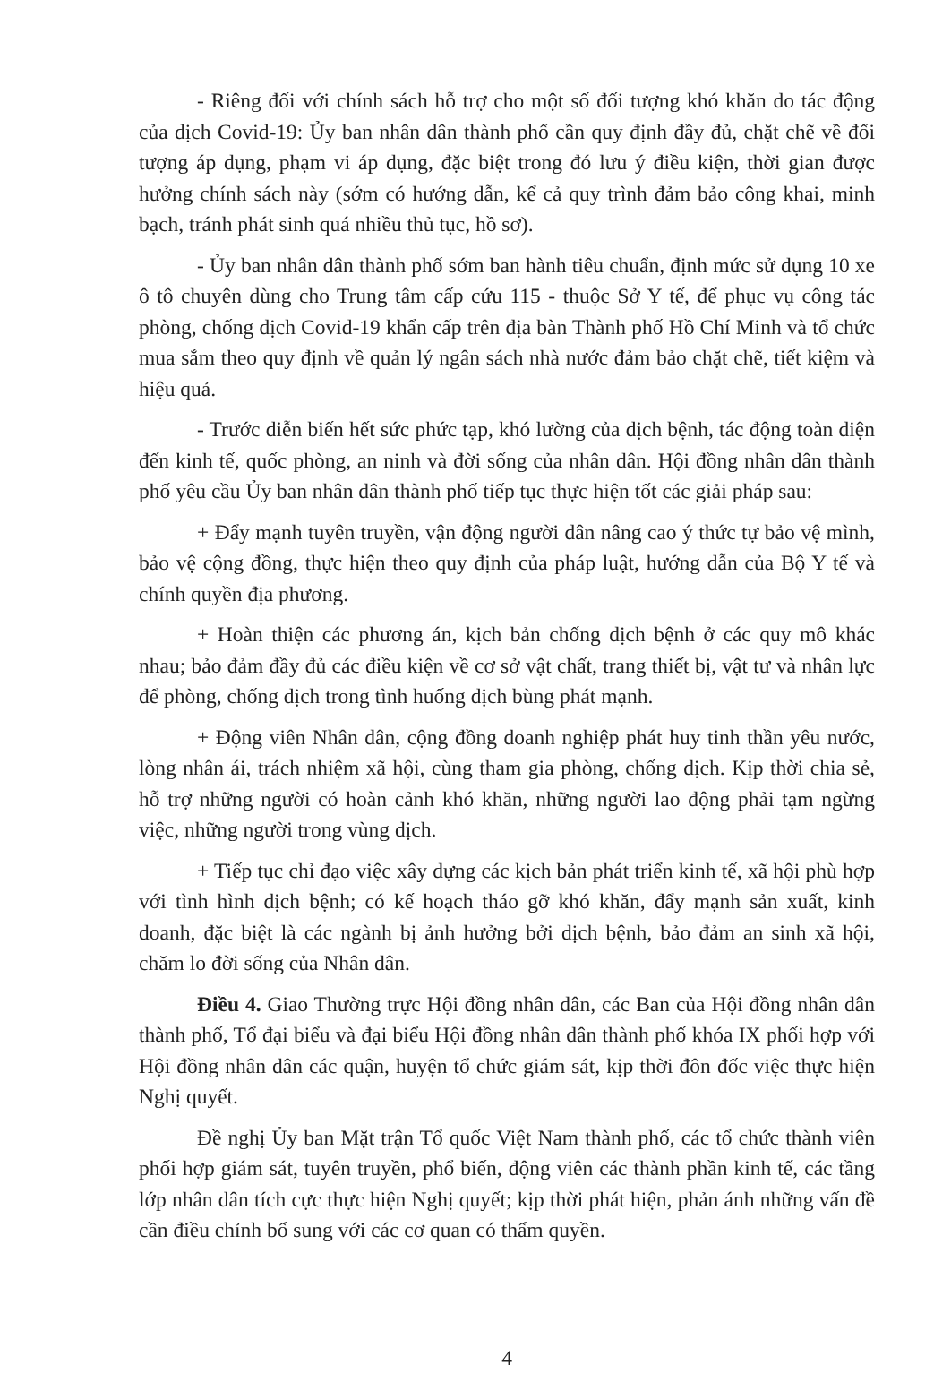- Riêng đối với chính sách hỗ trợ cho một số đối tượng khó khăn do tác động của dịch Covid-19: Ủy ban nhân dân thành phố cần quy định đầy đủ, chặt chẽ về đối tượng áp dụng, phạm vi áp dụng, đặc biệt trong đó lưu ý điều kiện, thời gian được hưởng chính sách này (sớm có hướng dẫn, kể cả quy trình đảm bảo công khai, minh bạch, tránh phát sinh quá nhiều thủ tục, hồ sơ).
- Ủy ban nhân dân thành phố sớm ban hành tiêu chuẩn, định mức sử dụng 10 xe ô tô chuyên dùng cho Trung tâm cấp cứu 115 - thuộc Sở Y tế, để phục vụ công tác phòng, chống dịch Covid-19 khẩn cấp trên địa bàn Thành phố Hồ Chí Minh và tổ chức mua sắm theo quy định về quản lý ngân sách nhà nước đảm bảo chặt chẽ, tiết kiệm và hiệu quả.
- Trước diễn biến hết sức phức tạp, khó lường của dịch bệnh, tác động toàn diện đến kinh tế, quốc phòng, an ninh và đời sống của nhân dân. Hội đồng nhân dân thành phố yêu cầu Ủy ban nhân dân thành phố tiếp tục thực hiện tốt các giải pháp sau:
+ Đẩy mạnh tuyên truyền, vận động người dân nâng cao ý thức tự bảo vệ mình, bảo vệ cộng đồng, thực hiện theo quy định của pháp luật, hướng dẫn của Bộ Y tế và chính quyền địa phương.
+ Hoàn thiện các phương án, kịch bản chống dịch bệnh ở các quy mô khác nhau; bảo đảm đầy đủ các điều kiện về cơ sở vật chất, trang thiết bị, vật tư và nhân lực để phòng, chống dịch trong tình huống dịch bùng phát mạnh.
+ Động viên Nhân dân, cộng đồng doanh nghiệp phát huy tinh thần yêu nước, lòng nhân ái, trách nhiệm xã hội, cùng tham gia phòng, chống dịch. Kịp thời chia sẻ, hỗ trợ những người có hoàn cảnh khó khăn, những người lao động phải tạm ngừng việc, những người trong vùng dịch.
+ Tiếp tục chỉ đạo việc xây dựng các kịch bản phát triển kinh tế, xã hội phù hợp với tình hình dịch bệnh; có kế hoạch tháo gỡ khó khăn, đẩy mạnh sản xuất, kinh doanh, đặc biệt là các ngành bị ảnh hưởng bởi dịch bệnh, bảo đảm an sinh xã hội, chăm lo đời sống của Nhân dân.
Điều 4. Giao Thường trực Hội đồng nhân dân, các Ban của Hội đồng nhân dân thành phố, Tổ đại biểu và đại biểu Hội đồng nhân dân thành phố khóa IX phối hợp với Hội đồng nhân dân các quận, huyện tổ chức giám sát, kịp thời đôn đốc việc thực hiện Nghị quyết.
Đề nghị Ủy ban Mặt trận Tổ quốc Việt Nam thành phố, các tổ chức thành viên phối hợp giám sát, tuyên truyền, phổ biến, động viên các thành phần kinh tế, các tầng lớp nhân dân tích cực thực hiện Nghị quyết; kịp thời phát hiện, phản ánh những vấn đề cần điều chỉnh bổ sung với các cơ quan có thẩm quyền.
4